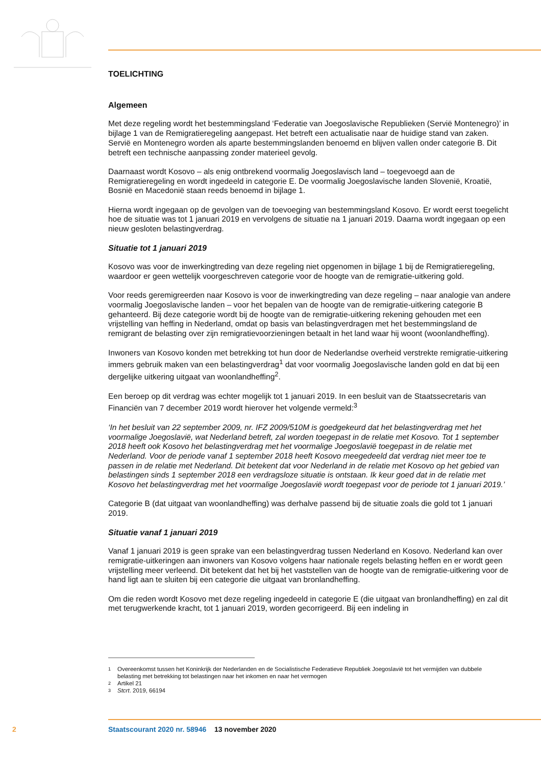TOELICHTING
Algemeen
Met deze regeling wordt het bestemmingsland ‘Federatie van Joegoslavische Republieken (Servië Montenegro)’ in bijlage 1 van de Remigratieregeling aangepast. Het betreft een actualisatie naar de huidige stand van zaken. Servië en Montenegro worden als aparte bestemmingslanden benoemd en blijven vallen onder categorie B. Dit betreft een technische aanpassing zonder materieel gevolg.
Daarnaast wordt Kosovo – als enig ontbrekend voormalig Joegoslavisch land – toegevoegd aan de Remigratieregeling en wordt ingedeeld in categorie E. De voormalig Joegoslavische landen Slovenië, Kroatië, Bosnië en Macedonië staan reeds benoemd in bijlage 1.
Hierna wordt ingegaan op de gevolgen van de toevoeging van bestemmingsland Kosovo. Er wordt eerst toegelicht hoe de situatie was tot 1 januari 2019 en vervolgens de situatie na 1 januari 2019. Daarna wordt ingegaan op een nieuw gesloten belastingverdrag.
Situatie tot 1 januari 2019
Kosovo was voor de inwerkingtreding van deze regeling niet opgenomen in bijlage 1 bij de Remigratieregeling, waardoor er geen wettelijk voorgeschreven categorie voor de hoogte van de remigratie-uitkering gold.
Voor reeds geremigreerden naar Kosovo is voor de inwerkingtreding van deze regeling – naar analogie van andere voormalig Joegoslavische landen – voor het bepalen van de hoogte van de remigratie-uitkering categorie B gehanteerd. Bij deze categorie wordt bij de hoogte van de remigratie-uitkering rekening gehouden met een vrijstelling van heffing in Nederland, omdat op basis van belastingverdragen met het bestemmingsland de remigrant de belasting over zijn remigratievoorzieningen betaalt in het land waar hij woont (woonlandheffing).
Inwoners van Kosovo konden met betrekking tot hun door de Nederlandse overheid verstrekte remigratie-uitkering immers gebruik maken van een belastingverdrag<sup>1</sup> dat voor voormalig Joegoslavische landen gold en dat bij een dergelijke uitkering uitgaat van woonlandheffing<sup>2</sup>.
Een beroep op dit verdrag was echter mogelijk tot 1 januari 2019. In een besluit van de Staatssecretaris van Financiën van 7 december 2019 wordt hierover het volgende vermeld:<sup>3</sup>
‘In het besluit van 22 september 2009, nr. IFZ 2009/510M is goedgekeurd dat het belastingverdrag met het voormalige Joegoslavië, wat Nederland betreft, zal worden toegepast in de relatie met Kosovo. Tot 1 september 2018 heeft ook Kosovo het belastingverdrag met het voormalige Joegoslavië toegepast in de relatie met Nederland. Voor de periode vanaf 1 september 2018 heeft Kosovo meegedeeld dat verdrag niet meer toe te passen in de relatie met Nederland. Dit betekent dat voor Nederland in de relatie met Kosovo op het gebied van belastingen sinds 1 september 2018 een verdragsloze situatie is ontstaan. Ik keur goed dat in de relatie met Kosovo het belastingverdrag met het voormalige Joegoslavië wordt toegepast voor de periode tot 1 januari 2019.’
Categorie B (dat uitgaat van woonlandheffing) was derhalve passend bij de situatie zoals die gold tot 1 januari 2019.
Situatie vanaf 1 januari 2019
Vanaf 1 januari 2019 is geen sprake van een belastingverdrag tussen Nederland en Kosovo. Nederland kan over remigratie-uitkeringen aan inwoners van Kosovo volgens haar nationale regels belasting heffen en er wordt geen vrijstelling meer verleend. Dit betekent dat het bij het vaststellen van de hoogte van de remigratie-uitkering voor de hand ligt aan te sluiten bij een categorie die uitgaat van bronlandheffing.
Om die reden wordt Kosovo met deze regeling ingedeeld in categorie E (die uitgaat van bronlandheffing) en zal dit met terugwerkende kracht, tot 1 januari 2019, worden gecorrigeerd. Bij een indeling in
1 Overeenkomst tussen het Koninkrijk der Nederlanden en de Socialistische Federatieve Republiek Joegoslavië tot het vermijden van dubbele belasting met betrekking tot belastingen naar het inkomen en naar het vermogen
2 Artikel 21
3 Stcrt. 2019, 66194
2 Staatscourant 2020 nr. 58946 13 november 2020